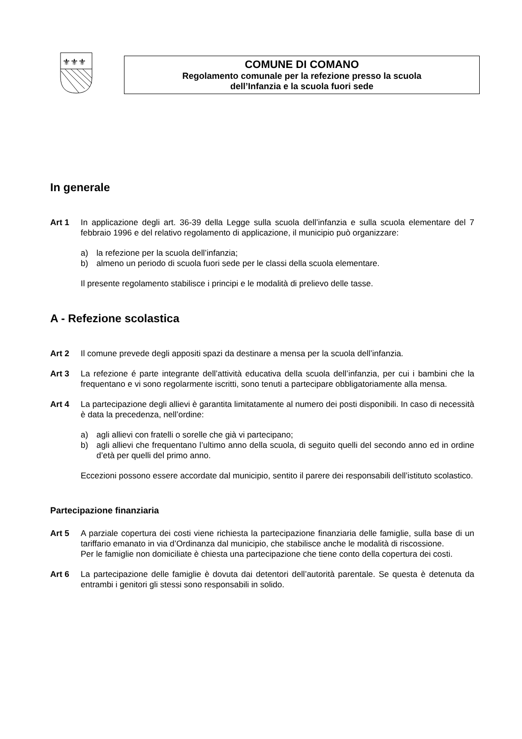⚜⚜⚜
COMUNE DI COMANO
Regolamento comunale per la refezione presso la scuola
dell’Infanzia e la scuola fuori sede
In generale
Art 1 In applicazione degli art. 36-39 della Legge sulla scuola dell’infanzia e sulla scuola elementare del 7 febbraio 1996 e del relativo regolamento di applicazione, il municipio può organizzare:
a) la refezione per la scuola dell’infanzia;
b) almeno un periodo di scuola fuori sede per le classi della scuola elementare.
Il presente regolamento stabilisce i principi e le modalità di prelievo delle tasse.
A - Refezione scolastica
Art 2 Il comune prevede degli appositi spazi da destinare a mensa per la scuola dell’infanzia.
Art 3 La refezione é parte integrante dell’attività educativa della scuola dell’infanzia, per cui i bambini che la frequentano e vi sono regolarmente iscritti, sono tenuti a partecipare obbligatoriamente alla mensa.
Art 4 La partecipazione degli allievi è garantita limitatamente al numero dei posti disponibili. In caso di necessità è data la precedenza, nell’ordine:
a) agli allievi con fratelli o sorelle che già vi partecipano;
b) agli allievi che frequentano l’ultimo anno della scuola, di seguito quelli del secondo anno ed in ordine d’età per quelli del primo anno.
Eccezioni possono essere accordate dal municipio, sentito il parere dei responsabili dell’istituto scolastico.
Partecipazione finanziaria
Art 5 A parziale copertura dei costi viene richiesta la partecipazione finanziaria delle famiglie, sulla base di un tariffario emanato in via d’Ordinanza dal municipio, che stabilisce anche le modalità di riscossione.
Per le famiglie non domiciliate è chiesta una partecipazione che tiene conto della copertura dei costi.
Art 6 La partecipazione delle famiglie è dovuta dai detentori dell’autorità parentale. Se questa è detenuta da entrambi i genitori gli stessi sono responsabili in solido.